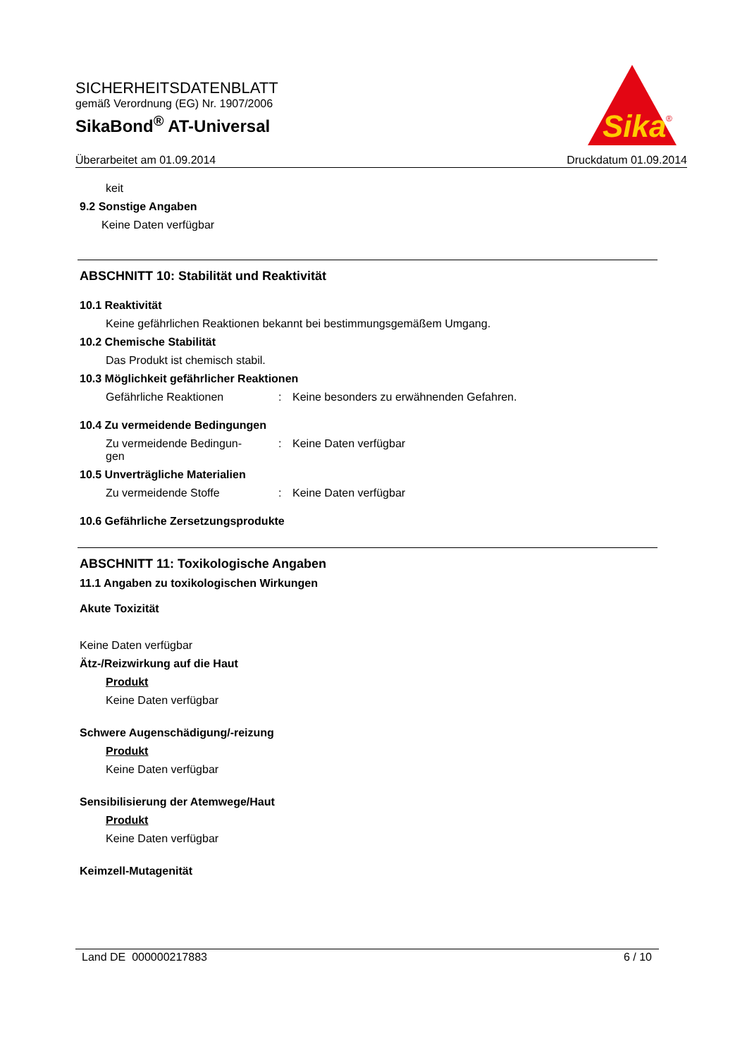SICHERHEITSDATENBLATT
gemäß Verordnung (EG) Nr. 1907/2006
SikaBond<sup>®</sup> AT-Universal
Sika
®
Überarbeitet am 01.09.2014 Druckdatum 01.09.2014
keit
9.2 Sonstige Angaben
Keine Daten verfügbar
ABSCHNITT 10: Stabilität und Reaktivität
10.1 Reaktivität
Keine gefährlichen Reaktionen bekannt bei bestimmungsgemäßem Umgang.
10.2 Chemische Stabilität
Das Produkt ist chemisch stabil.
10.3 Möglichkeit gefährlicher Reaktionen
Gefährliche Reaktionen: Keine besonders zu erwähnenden Gefahren.
10.4 Zu vermeidende Bedingungen
Zu vermeidende Bedingun-
gen: Keine Daten verfügbar
10.5 Unverträgliche Materialien
Zu vermeidende Stoffe: Keine Daten verfügbar
10.6 Gefährliche Zersetzungsprodukte
ABSCHNITT 11: Toxikologische Angaben
11.1 Angaben zu toxikologischen Wirkungen
Akute Toxizität
Keine Daten verfügbar
Ätz-/Reizwirkung auf die Haut
Produkt
Keine Daten verfügbar
Schwere Augenschädigung/-reizung
Produkt
Keine Daten verfügbar
Sensibilisierung der Atemwege/Haut
Produkt
Keine Daten verfügbar
Keimzell-Mutagenität
Land DE 000000217883 6 / 10